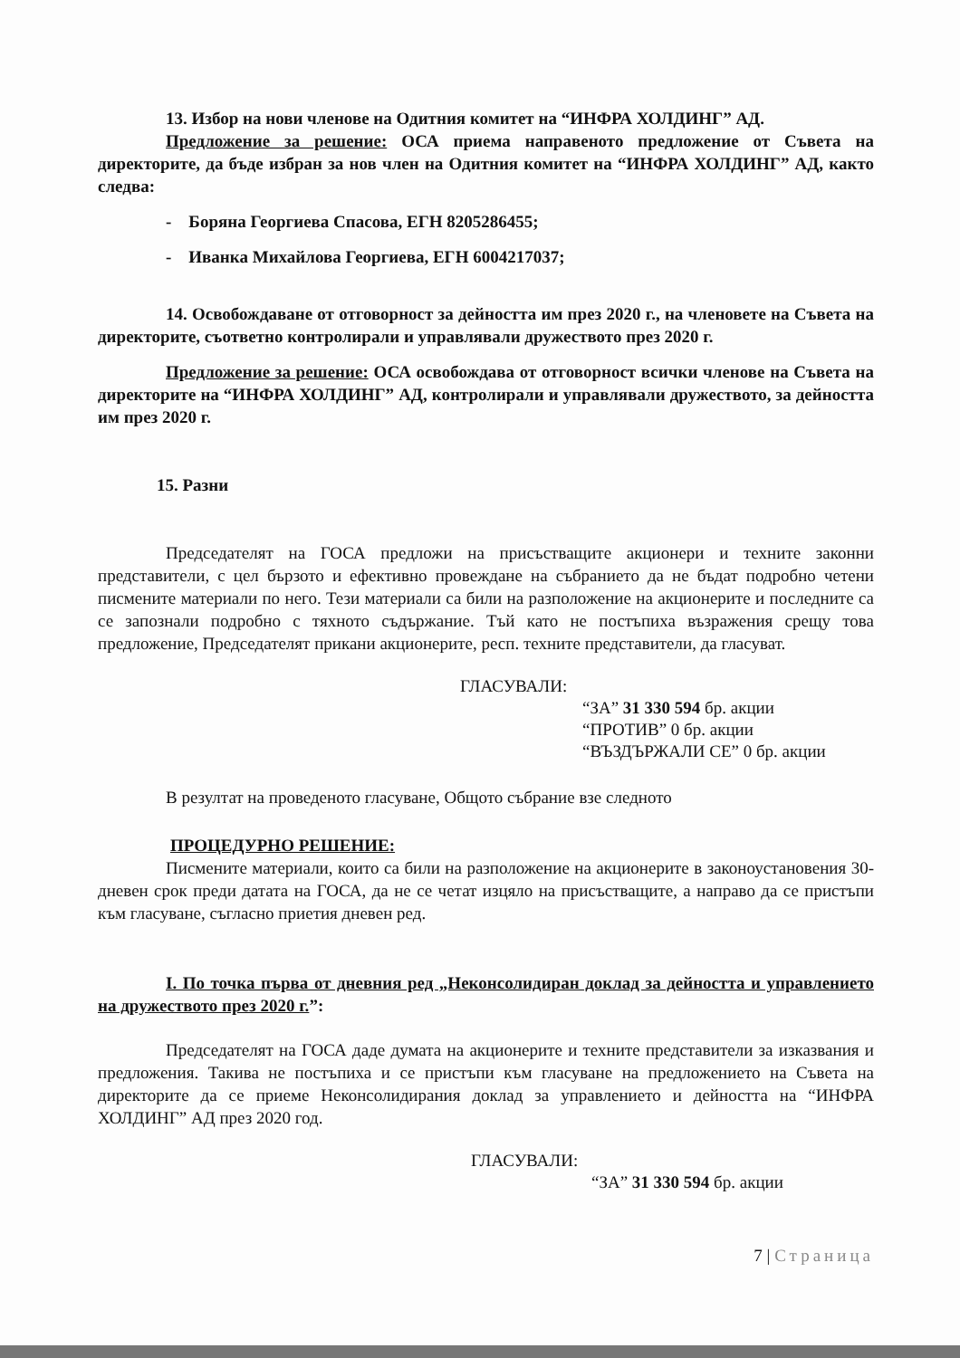13. Избор на нови членове на Одитния комитет на “ИНФРА ХОЛДИНГ” АД.
Предложение за решение: ОСА приема направеното предложение от Съвета на директорите, да бъде избран за нов член на Одитния комитет на “ИНФРА ХОЛДИНГ” АД, както следва:
- Боряна Георгиева Спасова, ЕГН 8205286455;
- Иванка Михайлова Георгиева, ЕГН 6004217037;
14. Освобождаване от отговорност за дейността им през 2020 г., на членовете на Съвета на директорите, съответно контролирали и управлявали дружеството през 2020 г.
Предложение за решение: ОСА освобождава от отговорност всички членове на Съвета на директорите на “ИНФРА ХОЛДИНГ” АД, контролирали и управлявали дружеството, за дейността им през 2020 г.
15. Разни
Председателят на ГОСА предложи на присъстващите акционери и техните законни представители, с цел бързото и ефективно провеждане на събранието да не бъдат подробно четени писмените материали по него. Тези материали са били на разположение на акционерите и последните са се запознали подробно с тяхното съдържание. Тъй като не постъпиха възражения срещу това предложение, Председателят прикани акционерите, респ. техните представители, да гласуват.
ГЛАСУВАЛИ:
“ЗА” 31 330 594 бр. акции
“ПРОТИВ” 0 бр. акции
“ВЪЗДЪРЖАЛИ СЕ” 0 бр. акции
В резултат на проведеното гласуване, Общото събрание взе следното
ПРОЦЕДУРНО РЕШЕНИЕ:
Писмените материали, които са били на разположение на акционерите в законоустановения 30-дневен срок преди датата на ГОСА, да не се четат изцяло на присъстващите, а направо да се пристъпи към гласуване, съгласно приетия дневен ред.
I. По точка първа от дневния ред „Неконсолидиран доклад за дейността и управлението на дружеството през 2020 г.”:
Председателят на ГОСА даде думата на акционерите и техните представители за изказвания и предложения. Такива не постъпиха и се пристъпи към гласуване на предложението на Съвета на директорите да се приеме Неконсолидирания доклад за управлението и дейността на “ИНФРА ХОЛДИНГ” АД през 2020 год.
ГЛАСУВАЛИ:
“ЗА” 31 330 594 бр. акции
7 | Страница